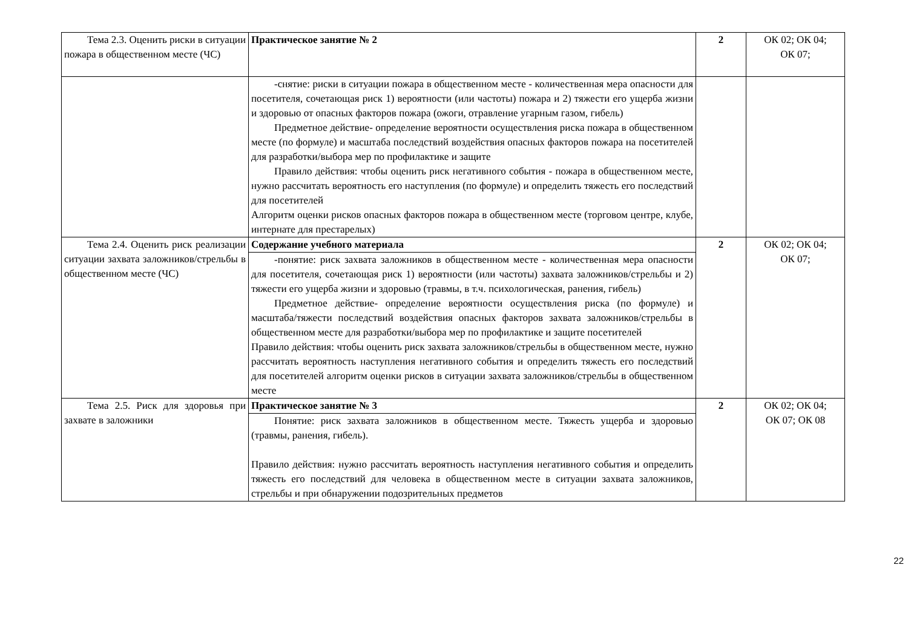| Тема 2.3. Оценить риски в ситуации пожара в общественном месте (ЧС) | Практическое занятие № 2 | 2 | ОК 02; ОК 04; ОК 07; |
| | -снятие: риски в ситуации пожара в общественном месте - количественная мера опасности для посетителя, сочетающая риск 1) вероятности (или частоты) пожара и 2) тяжести его ущерба жизни и здоровью от опасных факторов пожара (ожоги, отравление угарным газом, гибель) Предметное действие- определение вероятности осуществления риска пожара в общественном месте (по формуле) и масштаба последствий воздействия опасных факторов пожара на посетителей для разработки/выбора мер по профилактике и защите Правило действия: чтобы оценить риск негативного события - пожара в общественном месте, нужно рассчитать вероятность его наступления (по формуле) и определить тяжесть его последствий для посетителей Алгоритм оценки рисков опасных факторов пожара в общественном месте (торговом центре, клубе, интернате для престарелых) | | |
| Тема 2.4. Оценить риск реализации ситуации захвата заложников/стрельбы в общественном месте (ЧС) | Содержание учебного материала -понятие: риск захвата заложников в общественном месте - количественная мера опасности для посетителя, сочетающая риск 1) вероятности (или частоты) захвата заложников/стрельбы и 2) тяжести его ущерба жизни и здоровью (травмы, в т.ч. психологическая, ранения, гибель) Предметное действие- определение вероятности осуществления риска (по формуле) и масштаба/тяжести последствий воздействия опасных факторов захвата заложников/стрельбы в общественном месте для разработки/выбора мер по профилактике и защите посетителей Правило действия: чтобы оценить риск захвата заложников/стрельбы в общественном месте, нужно рассчитать вероятность наступления негативного события и определить тяжесть его последствий для посетителей алгоритм оценки рисков в ситуации захвата заложников/стрельбы в общественном месте | 2 | ОК 02; ОК 04; ОК 07; |
| Тема 2.5. Риск для здоровья при захвате в заложники | Практическое занятие № 3 Понятие: риск захвата заложников в общественном месте. Тяжесть ущерба и здоровью (травмы, ранения, гибель). Правило действия: нужно рассчитать вероятность наступления негативного события и определить тяжесть его последствий для человека в общественном месте в ситуации захвата заложников, стрельбы и при обнаружении подозрительных предметов | 2 | ОК 02; ОК 04; ОК 07; ОК 08 |
22